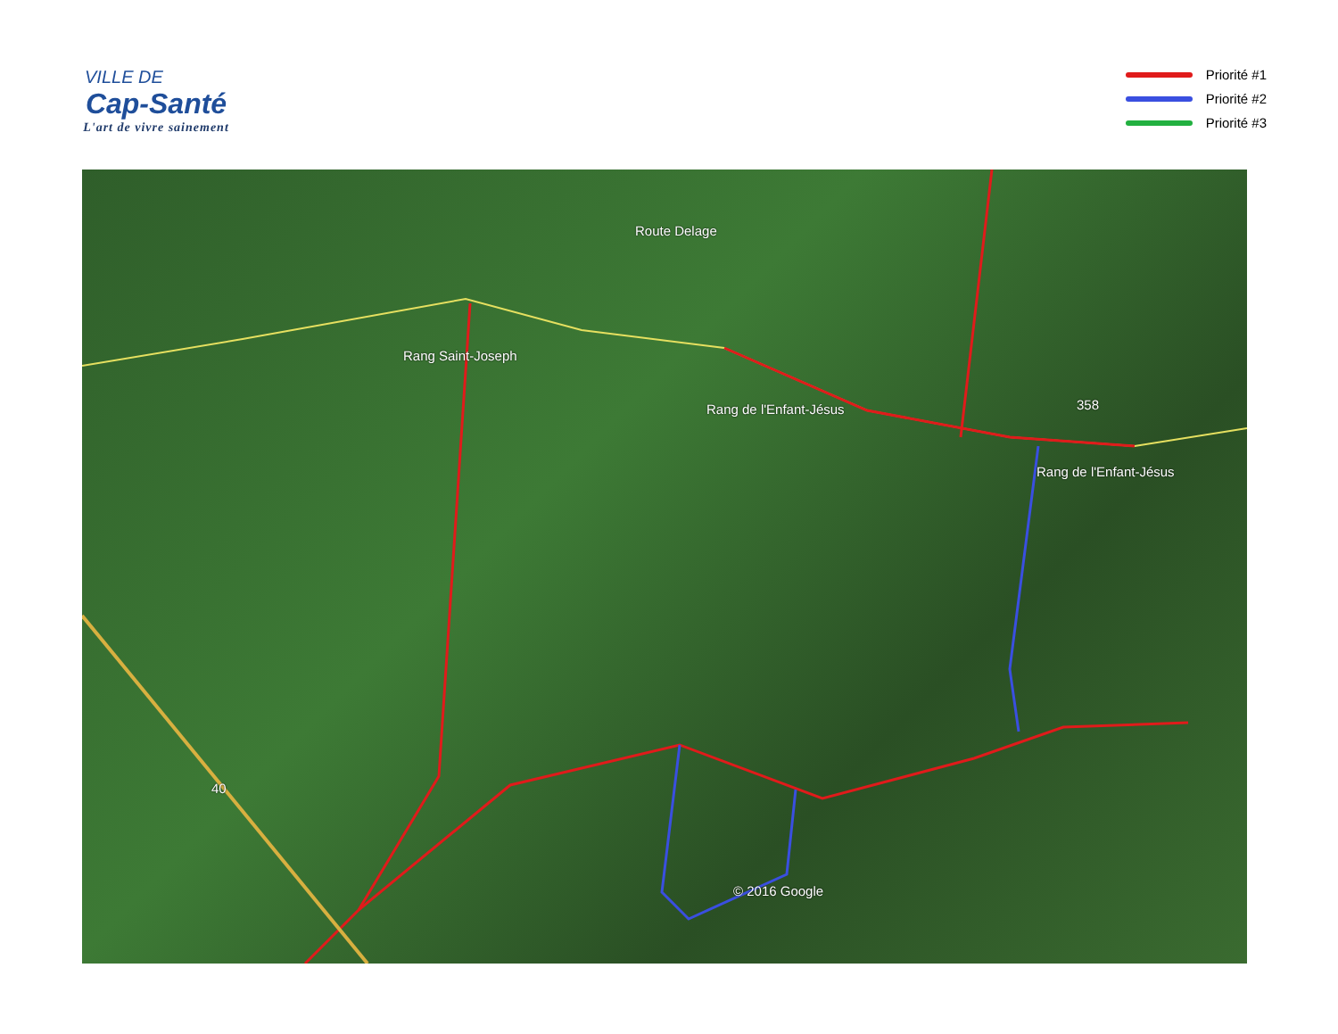VILLE DE
Cap-Santé
L'art de vivre sainement
Priorité #1
Priorité #2
Priorité #3
Rang Saint-Joseph
Rang de l'Enfant-Jésus
Rang de l'Enfant-Jésus
Route Delage
358
40
© 2016 Google